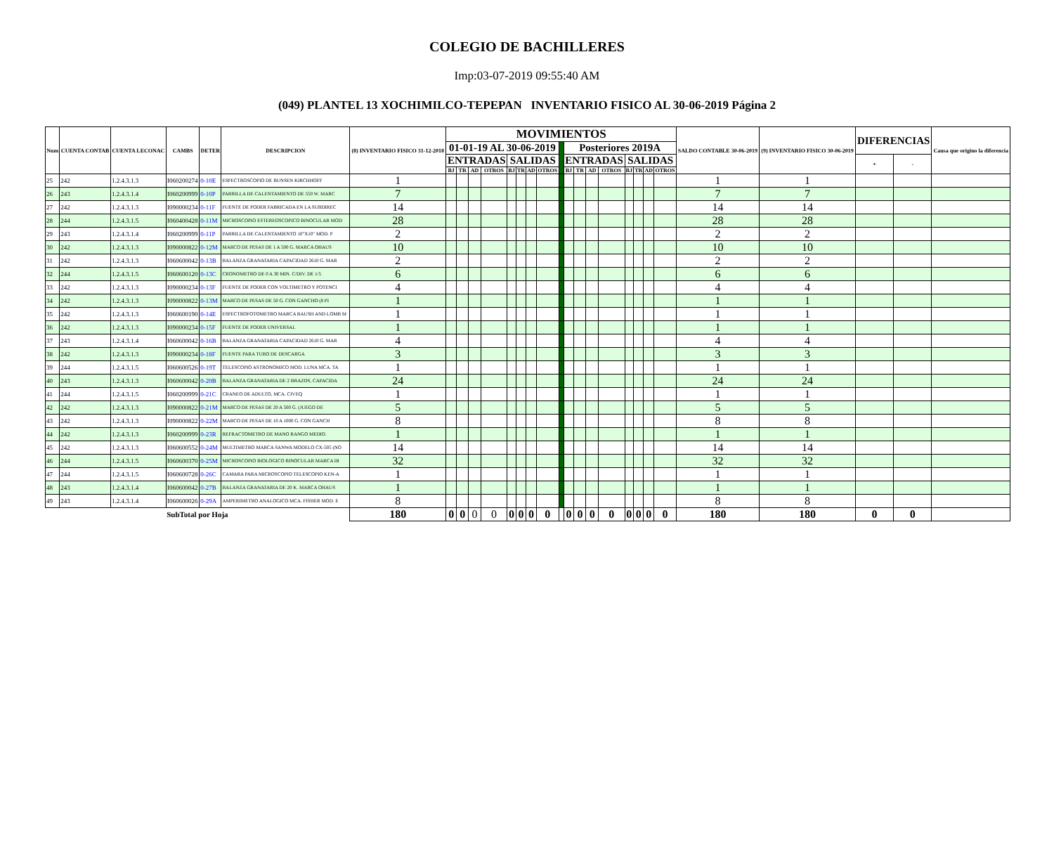COLEGIO DE BACHILLERES
Imp:03-07-2019 09:55:40 AM
(049) PLANTEL 13 XOCHIMILCO-TEPEPAN INVENTARIO FISICO AL 30-06-2019 Página 2
| Num | CUENTA CONTAB | CUENTA LECONAC | CAMBS | DETER | DESCRIPCION | (8) INVENTARIO FISICO 31-12-2018 | MOVIMIENTOS | | | | | | | | | | | | | | | | | SALDO CONTABLE 30-06-2019 | (9) INVENTARIO FISICO 30-06-2019 | DIFERENCIAS | | Causa que origino la diferencia |
| --- | --- | --- | --- | --- | --- | --- | --- | --- | --- | --- | --- | --- | --- | --- | --- | --- | --- | --- | --- | --- | --- | --- | --- | --- | --- | --- | --- | --- |
| | | | | | | | 01-01-19 AL 30-06-2019 | | | | | | | | | Posteriores 2019A | | | | | | | | | | | | |
| | | | | | | | ENTRADAS | | | | SALIDAS | | | | | ENTRADAS | | | | SALIDAS | | | | | | + | - | |
| | | | | | | | BJ | TR | AD | OTROS | BJ | TR | AD | OTROS | | BJ | TR | AD | OTROS | BJ | TR | AD | OTROS | | | | | |
| 25 | 242 | 1.2.4.3.1.3 | I060200274 | 0-10E | ESPECTROSCOPIO DE BUNSEN KIRCHHOFF | 1 | | | | | | | | | | | | | | | | | | 1 | 1 | | | |
| 26 | 243 | 1.2.4.3.1.4 | I060200999 | 0-10P | PARRILLA DE CALENTAMIENTO DE 550 W. MARC | 7 | | | | | | | | | | | | | | | | | | 7 | 7 | | | |
| 27 | 242 | 1.2.4.3.1.3 | I090000234 | 0-11F | FUENTE DE PODER FABRICADA EN LA SUBDIREC | 14 | | | | | | | | | | | | | | | | | | 14 | 14 | | | |
| 28 | 244 | 1.2.4.3.1.5 | I060400428 | 0-11M | MICROSCOPIO ESTEREOSCOPICO BINOCULAR MOD | 28 | | | | | | | | | | | | | | | | | | 28 | 28 | | | |
| 29 | 243 | 1.2.4.3.1.4 | I060200999 | 0-11P | PARRILLA DE CALENTAMIENTO 10"X10" MOD. P | 2 | | | | | | | | | | | | | | | | | | 2 | 2 | | | |
| 30 | 242 | 1.2.4.3.1.3 | I090000822 | 0-12M | MARCO DE PESAS DE 1 A 500 G. MARCA OHAUS | 10 | | | | | | | | | | | | | | | | | | 10 | 10 | | | |
| 31 | 242 | 1.2.4.3.1.3 | I060600042 | 0-13B | BALANZA GRANATARIA CAPACIDAD 2610 G. MAR | 2 | | | | | | | | | | | | | | | | | | 2 | 2 | | | |
| 32 | 244 | 1.2.4.3.1.5 | I060600120 | 0-13C | CRONOMETRO DE 0 A 30 MIN. C/DIV. DE 1/5 | 6 | | | | | | | | | | | | | | | | | | 6 | 6 | | | |
| 33 | 242 | 1.2.4.3.1.3 | I090000234 | 0-13F | FUENTE DE PODER CON VOLTIMETRO Y POTENCI | 4 | | | | | | | | | | | | | | | | | | 4 | 4 | | | |
| 34 | 242 | 1.2.4.3.1.3 | I090000822 | 0-13M | MARCO DE PESAS DE 50 G. CON GANCHO (8 PI | 1 | | | | | | | | | | | | | | | | | | 1 | 1 | | | |
| 35 | 242 | 1.2.4.3.1.3 | I060600190 | 0-14E | ESPECTROFOTOMETRO MARCA BAUSH AND LOMB M | 1 | | | | | | | | | | | | | | | | | | 1 | 1 | | | |
| 36 | 242 | 1.2.4.3.1.3 | I090000234 | 0-15F | FUENTE DE PODER UNIVERSAL | 1 | | | | | | | | | | | | | | | | | | 1 | 1 | | | |
| 37 | 243 | 1.2.4.3.1.4 | I060600042 | 0-16B | BALANZA GRANATARIA CAPACIDAD 2610 G. MAR | 4 | | | | | | | | | | | | | | | | | | 4 | 4 | | | |
| 38 | 242 | 1.2.4.3.1.3 | I090000234 | 0-18F | FUENTE PARA TUBO DE DESCARGA | 3 | | | | | | | | | | | | | | | | | | 3 | 3 | | | |
| 39 | 244 | 1.2.4.3.1.5 | I060600526 | 0-19T | TELESCOPIO ASTRONOMICO MOD. LUNA MCA. TA | 1 | | | | | | | | | | | | | | | | | | 1 | 1 | | | |
| 40 | 243 | 1.2.4.3.1.3 | I060600042 | 0-20B | BALANZA GRANATARIA DE 2 BRAZOS, CAPACIDA | 24 | | | | | | | | | | | | | | | | | | 24 | 24 | | | |
| 41 | 244 | 1.2.4.3.1.5 | I060200999 | 0-21C | CRANEO DE ADULTO, MCA. CIVEQ | 1 | | | | | | | | | | | | | | | | | | 1 | 1 | | | |
| 42 | 242 | 1.2.4.3.1.3 | I090000822 | 0-21M | MARCO DE PESAS DE 20 A 500 G. (JUEGO DE | 5 | | | | | | | | | | | | | | | | | | 5 | 5 | | | |
| 43 | 242 | 1.2.4.3.1.3 | I090000822 | 0-22M | MARCO DE PESAS DE 10 A 1000 G. CON GANCH | 8 | | | | | | | | | | | | | | | | | | 8 | 8 | | | |
| 44 | 242 | 1.2.4.3.1.3 | I060200999 | 0-23R | REFRACTOMETRO DE MANO RANGO MEDIO. | 1 | | | | | | | | | | | | | | | | | | 1 | 1 | | | |
| 45 | 242 | 1.2.4.3.1.3 | I060600552 | 0-24M | MULTIMETRO MARCA SANWA MODELO CX-505 (NO | 14 | | | | | | | | | | | | | | | | | | 14 | 14 | | | |
| 46 | 244 | 1.2.4.3.1.5 | I060600370 | 0-25M | MICROSCOPIO BIOLOGICO BINOCULAR MARCA IR | 32 | | | | | | | | | | | | | | | | | | 32 | 32 | | | |
| 47 | 244 | 1.2.4.3.1.5 | I060600728 | 0-26C | CAMARA PARA MICROSCOPIO TELESCOPIO KEN-A | 1 | | | | | | | | | | | | | | | | | | 1 | 1 | | | |
| 48 | 243 | 1.2.4.3.1.4 | I060600042 | 0-27B | BALANZA GRANATARIA DE 20 K. MARCA OHAUS | 1 | | | | | | | | | | | | | | | | | | 1 | 1 | | | |
| 49 | 243 | 1.2.4.3.1.4 | I060600026 | 0-29A | AMPERIMETRO ANALOGICO MCA. FISHER MOD. E | 8 | | | | | | | | | | | | | | | | | | 8 | 8 | | | |
| SubTotal por Hoja | | | | | | 180 | 0 | 0 | 0 | 0 | 0 | 0 | 0 | 0 | | 0 | 0 | 0 | 0 | 0 | 0 | 0 | 0 | 180 | 180 | 0 | 0 | |